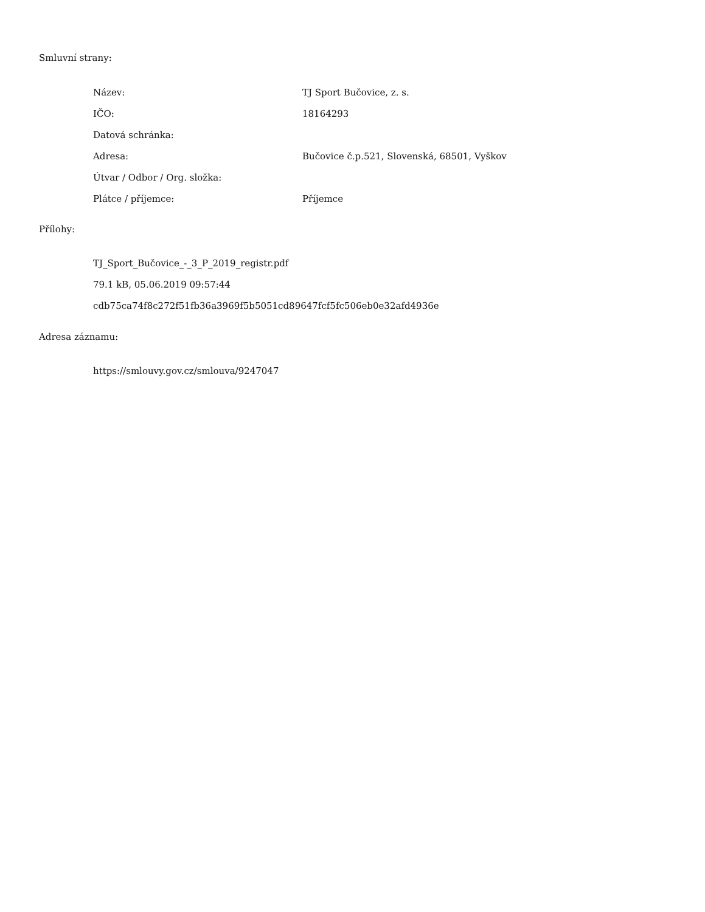Smluvní strany:
| Název: | TJ Sport Bučovice, z. s. |
| IČO: | 18164293 |
| Datová schránka: | |
| Adresa: | Bučovice č.p.521, Slovenská, 68501, Vyškov |
| Útvar / Odbor / Org. složka: | |
| Plátce / příjemce: | Příjemce |
Přílohy:
TJ_Sport_Bučovice_-_3_P_2019_registr.pdf
79.1 kB, 05.06.2019 09:57:44
cdb75ca74f8c272f51fb36a3969f5b5051cd89647fcf5fc506eb0e32afd4936e
Adresa záznamu:
https://smlouvy.gov.cz/smlouva/9247047